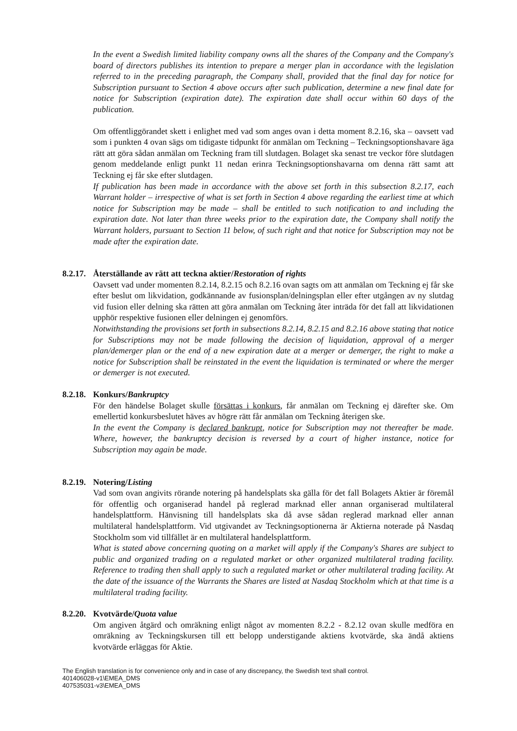In the event a Swedish limited liability company owns all the shares of the Company and the Company's board of directors publishes its intention to prepare a merger plan in accordance with the legislation referred to in the preceding paragraph, the Company shall, provided that the final day for notice for Subscription pursuant to Section 4 above occurs after such publication, determine a new final date for notice for Subscription (expiration date). The expiration date shall occur within 60 days of the publication.
Om offentliggörandet skett i enlighet med vad som anges ovan i detta moment 8.2.16, ska – oavsett vad som i punkten 4 ovan sägs om tidigaste tidpunkt för anmälan om Teckning – Teckningsoptionshavare äga rätt att göra sådan anmälan om Teckning fram till slutdagen. Bolaget ska senast tre veckor före slutdagen genom meddelande enligt punkt 11 nedan erinra Teckningsoptionshavarna om denna rätt samt att Teckning ej får ske efter slutdagen.
If publication has been made in accordance with the above set forth in this subsection 8.2.17, each Warrant holder – irrespective of what is set forth in Section 4 above regarding the earliest time at which notice for Subscription may be made – shall be entitled to such notification to and including the expiration date. Not later than three weeks prior to the expiration date, the Company shall notify the Warrant holders, pursuant to Section 11 below, of such right and that notice for Subscription may not be made after the expiration date.
8.2.17. Återställande av rätt att teckna aktier/Restoration of rights
Oavsett vad under momenten 8.2.14, 8.2.15 och 8.2.16 ovan sagts om att anmälan om Teckning ej får ske efter beslut om likvidation, godkännande av fusionsplan/delningsplan eller efter utgången av ny slutdag vid fusion eller delning ska rätten att göra anmälan om Teckning åter inträda för det fall att likvidationen upphör respektive fusionen eller delningen ej genomförs.
Notwithstanding the provisions set forth in subsections 8.2.14, 8.2.15 and 8.2.16 above stating that notice for Subscriptions may not be made following the decision of liquidation, approval of a merger plan/demerger plan or the end of a new expiration date at a merger or demerger, the right to make a notice for Subscription shall be reinstated in the event the liquidation is terminated or where the merger or demerger is not executed.
8.2.18. Konkurs/Bankruptcy
För den händelse Bolaget skulle försättas i konkurs, får anmälan om Teckning ej därefter ske. Om emellertid konkursbeslutet häves av högre rätt får anmälan om Teckning återigen ske.
In the event the Company is declared bankrupt, notice for Subscription may not thereafter be made. Where, however, the bankruptcy decision is reversed by a court of higher instance, notice for Subscription may again be made.
8.2.19. Notering/Listing
Vad som ovan angivits rörande notering på handelsplats ska gälla för det fall Bolagets Aktier är föremål för offentlig och organiserad handel på reglerad marknad eller annan organiserad multilateral handelsplattform. Hänvisning till handelsplats ska då avse sådan reglerad marknad eller annan multilateral handelsplattform. Vid utgivandet av Teckningsoptionerna är Aktierna noterade på Nasdaq Stockholm som vid tillfället är en multilateral handelsplattform.
What is stated above concerning quoting on a market will apply if the Company's Shares are subject to public and organized trading on a regulated market or other organized multilateral trading facility. Reference to trading then shall apply to such a regulated market or other multilateral trading facility. At the date of the issuance of the Warrants the Shares are listed at Nasdaq Stockholm which at that time is a multilateral trading facility.
8.2.20. Kvotvärde/Quota value
Om angiven åtgärd och omräkning enligt något av momenten 8.2.2 - 8.2.12 ovan skulle medföra en omräkning av Teckningskursen till ett belopp understigande aktiens kvotvärde, ska ändå aktiens kvotvärde erläggas för Aktie.
The English translation is for convenience only and in case of any discrepancy, the Swedish text shall control.
401406028-v1\EMEA_DMS
407535031-v3\EMEA_DMS